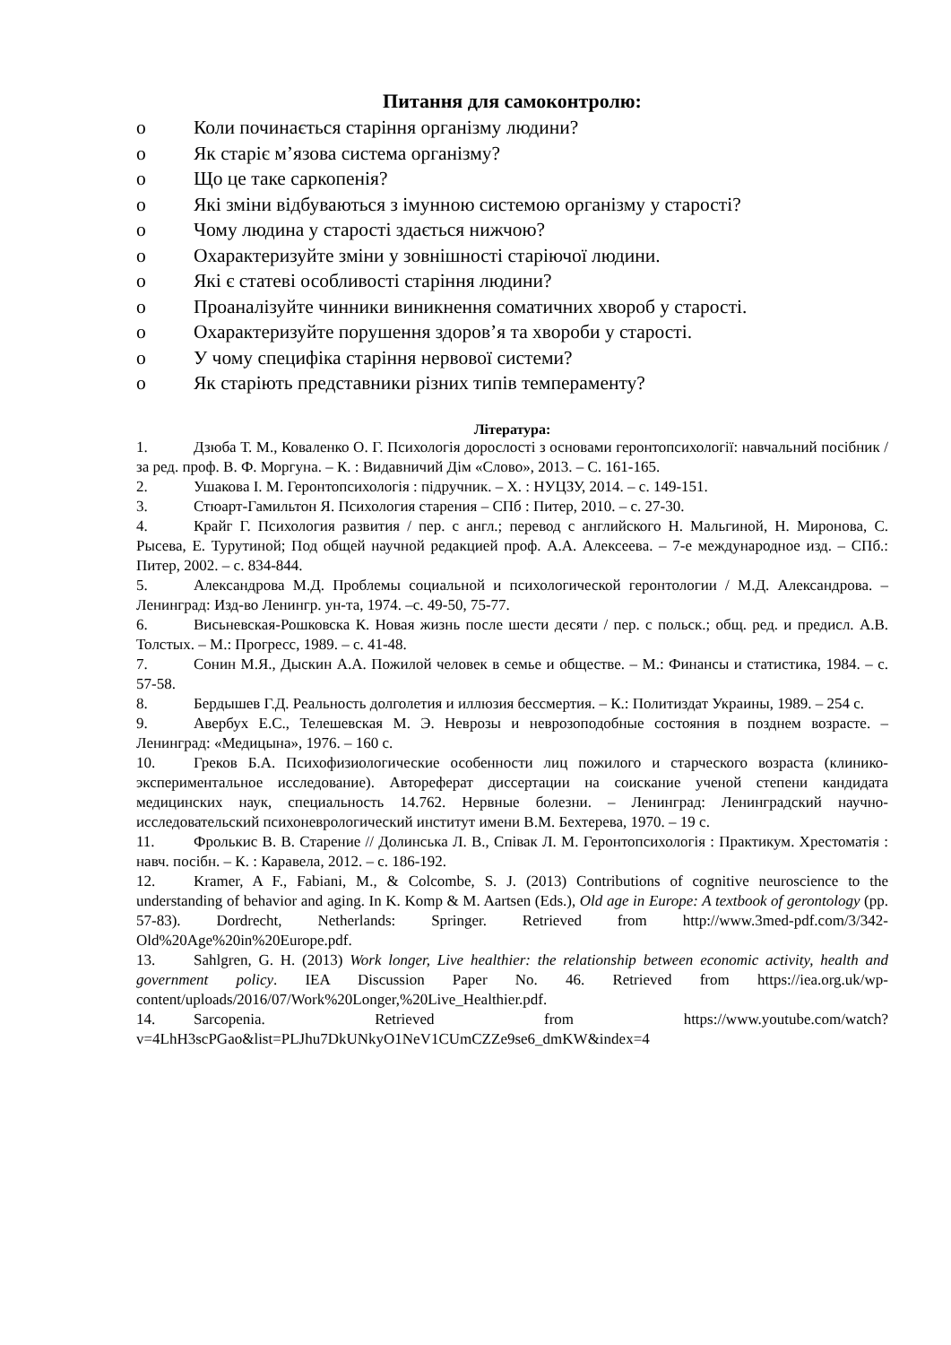Питання для самоконтролю:
o Коли починається старіння організму людини?
o Як старіє м’язова система організму?
o Що це таке саркопенія?
o Які зміни відбуваються з імунною системою організму у старості?
o Чому людина у старості здається нижчою?
o Охарактеризуйте зміни у зовнішності старіючої людини.
o Які є статеві особливості старіння людини?
o Проаналізуйте чинники виникнення соматичних хвороб у старості.
o Охарактеризуйте порушення здоров’я та хвороби у старості.
o У чому специфіка старіння нервової системи?
o Як старіють представники різних типів темпераменту?
Література:
1. Дзюба Т. М., Коваленко О. Г. Психологія дорослості з основами геронтопсихології: навчальний посібник / за ред. проф. В. Ф. Моргуна. – К. : Видавничий Дім «Слово», 2013. – С. 161-165.
2. Ушакова І. М. Геронтопсихологія : підручник. – Х. : НУЦЗУ, 2014. – с. 149-151.
3. Стюарт-Гамильтон Я. Психология старения – СПб : Питер, 2010. – с. 27-30.
4. Крайг Г. Психология развития / пер. с англ.; перевод с английского Н. Мальгиной, Н. Миронова, С. Рысева, Е. Турутиной; Под общей научной редакцией проф. А.А. Алексеева. – 7-е международное изд. – СПб.: Питер, 2002. – с. 834-844.
5. Александрова М.Д. Проблемы социальной и психологической геронтологии / М.Д. Александрова. – Ленинград: Изд-во Ленингр. ун-та, 1974. –с. 49-50, 75-77.
6. Висьневская-Рошковска К. Новая жизнь после шести десяти / пер. с польск.; общ. ред. и предисл. А.В. Толстых. – М.: Прогресс, 1989. – с. 41-48.
7. Сонин М.Я., Дыскин А.А. Пожилой человек в семье и обществе. – М.: Финансы и статистика, 1984. – с. 57-58.
8. Бердышев Г.Д. Реальность долголетия и иллюзия бессмертия. – К.: Политиздат Украины, 1989. – 254 с.
9. Авербух Е.С., Телешевская М. Э. Неврозы и неврозоподобные состояния в позднем возрасте. – Ленинград: «Медицына», 1976. – 160 с.
10. Греков Б.А. Психофизиологические особенности лиц пожилого и старческого возраста (клинико-экспериментальное исследование). Автореферат диссертации на соискание ученой степени кандидата медицинских наук, специальность 14.762. Нервные болезни. – Ленинград: Ленинградский научно-исследовательский психоневрологический институт имени В.М. Бехтерева, 1970. – 19 с.
11. Фролькис В. В. Старение // Долинська Л. В., Співак Л. М. Геронтопсихологія : Практикум. Хрестоматія : навч. посібн. – К. : Каравела, 2012. – с. 186-192.
12. Kramer, A F., Fabiani, M., & Colcombe, S. J. (2013) Contributions of cognitive neuroscience to the understanding of behavior and aging. In K. Komp & M. Aartsen (Eds.), Old age in Europe: A textbook of gerontology (pp. 57-83). Dordrecht, Netherlands: Springer. Retrieved from http://www.3med-pdf.com/3/342-Old%20Age%20in%20Europe.pdf.
13. Sahlgren, G. H. (2013) Work longer, Live healthier: the relationship between economic activity, health and government policy. IEA Discussion Paper No. 46. Retrieved from https://iea.org.uk/wp-content/uploads/2016/07/Work%20Longer,%20Live_Healthier.pdf.
14. Sarcopenia. Retrieved from https://www.youtube.com/watch?v=4LhH3scPGao&list=PLJhu7DkUNkyO1NeV1CUmCZZe9se6_dmKW&index=4